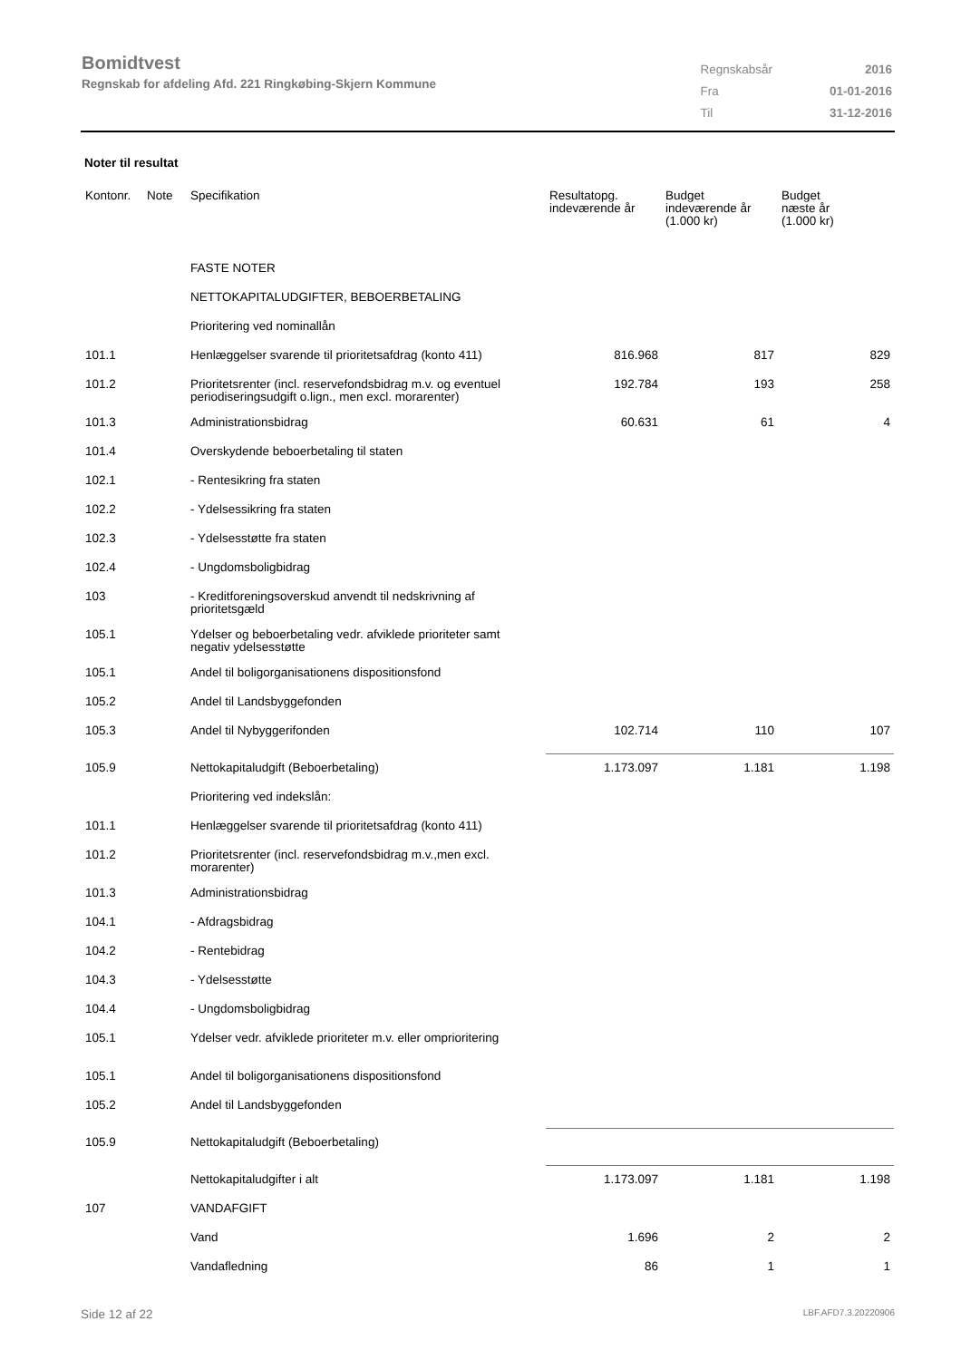Bomidtvest
Regnskab for afdeling Afd. 221 Ringkøbing-Skjern Kommune
| Regnskabsår | 2016 |
| Fra | 01-01-2016 |
| Til | 31-12-2016 |
Noter til resultat
| Kontonr. | Note | Specifikation | Resultatopg. indeværende år | Budget indeværende år (1.000 kr) | Budget næste år (1.000 kr) |
| --- | --- | --- | --- | --- | --- |
| | | FASTE NOTER | | | |
| | | NETTOKAPITALUDGIFTER, BEBOERBETALING | | | |
| | | Prioritering ved nominallån | | | |
| 101.1 | | Henlæggelser svarende til prioritetsafdrag (konto 411) | 816.968 | 817 | 829 |
| 101.2 | | Prioritetsrenter (incl. reservefondsbidrag m.v. og eventuel periodiseringsudgift o.lign., men excl. morarenter) | 192.784 | 193 | 258 |
| 101.3 | | Administrationsbidrag | 60.631 | 61 | 4 |
| 101.4 | | Overskydende beboerbetaling til staten | | | |
| 102.1 | | - Rentesikring fra staten | | | |
| 102.2 | | - Ydelsessikring fra staten | | | |
| 102.3 | | - Ydelsesstøtte fra staten | | | |
| 102.4 | | - Ungdomsboligbidrag | | | |
| 103 | | - Kreditforeningsoverskud anvendt til nedskrivning af prioritetsgæld | | | |
| 105.1 | | Ydelser og beboerbetaling vedr. afviklede prioriteter samt negativ ydelsesstøtte | | | |
| 105.1 | | Andel til boligorganisationens dispositionsfond | | | |
| 105.2 | | Andel til Landsbyggefonden | | | |
| 105.3 | | Andel til Nybyggerifonden | 102.714 | 110 | 107 |
| 105.9 | | Nettokapitaludgift (Beboerbetaling) | 1.173.097 | 1.181 | 1.198 |
| | | Prioritering ved indekslån: | | | |
| 101.1 | | Henlæggelser svarende til prioritetsafdrag (konto 411) | | | |
| 101.2 | | Prioritetsrenter (incl. reservefondsbidrag m.v.,men excl. morarenter) | | | |
| 101.3 | | Administrationsbidrag | | | |
| 104.1 | | - Afdragsbidrag | | | |
| 104.2 | | - Rentebidrag | | | |
| 104.3 | | - Ydelsesstøtte | | | |
| 104.4 | | - Ungdomsboligbidrag | | | |
| 105.1 | | Ydelser vedr. afviklede prioriteter m.v. eller omprioritering | | | |
| 105.1 | | Andel til boligorganisationens dispositionsfond | | | |
| 105.2 | | Andel til Landsbyggefonden | | | |
| 105.9 | | Nettokapitaludgift (Beboerbetaling) | | | |
| | | Nettokapitaludgifter i alt | 1.173.097 | 1.181 | 1.198 |
| 107 | | VANDAFGIFT | | | |
| | | Vand | 1.696 | 2 | 2 |
| | | Vandafledning | 86 | 1 | 1 |
Side 12 af 22 LBF.AFD7.3.20220906